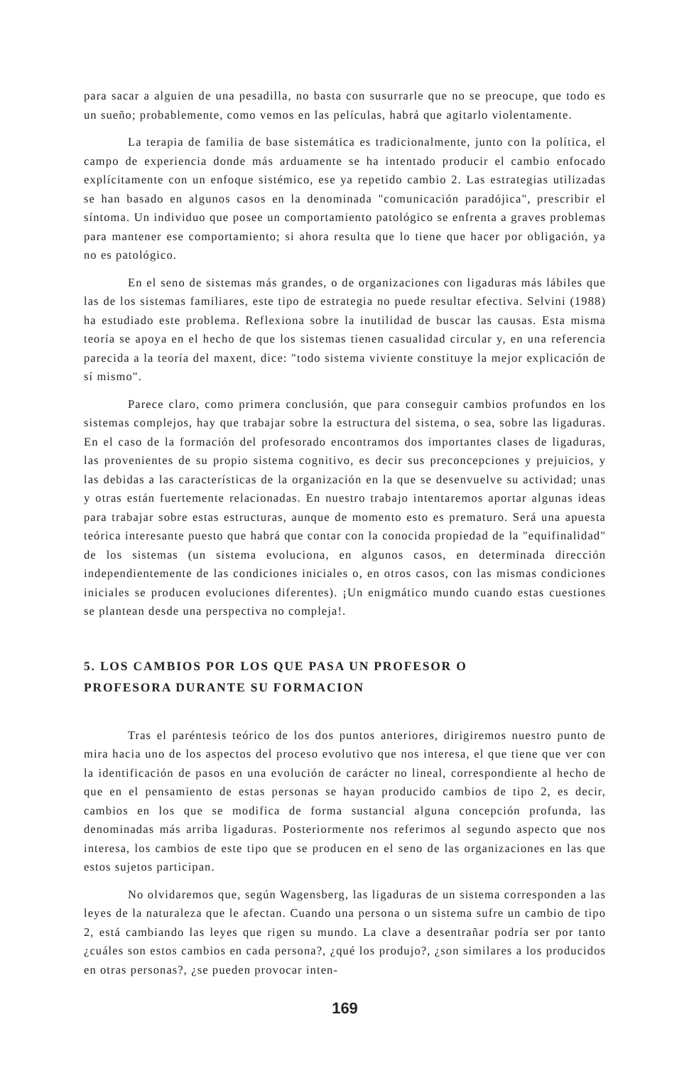para sacar a alguien de una pesadilla, no basta con susurrarle que no se preocupe, que todo es un sueño; probablemente, como vemos en las películas, habrá que agitarlo violentamente.
La terapia de familia de base sistemática es tradicionalmente, junto con la política, el campo de experiencia donde más arduamente se ha intentado producir el cambio enfocado explícitamente con un enfoque sistémico, ese ya repetido cambio 2. Las estrategias utilizadas se han basado en algunos casos en la denominada "comunicación paradójica", prescribir el síntoma. Un individuo que posee un comportamiento patológico se enfrenta a graves problemas para mantener ese comportamiento; si ahora resulta que lo tiene que hacer por obligación, ya no es patológico.
En el seno de sistemas más grandes, o de organizaciones con ligaduras más lábiles que las de los sistemas familiares, este tipo de estrategia no puede resultar efectiva. Selvini (1988) ha estudiado este problema. Reflexiona sobre la inutilidad de buscar las causas. Esta misma teoría se apoya en el hecho de que los sistemas tienen casualidad circular y, en una referencia parecida a la teoría del maxent, dice: "todo sistema viviente constituye la mejor explicación de sí mismo".
Parece claro, como primera conclusión, que para conseguir cambios profundos en los sistemas complejos, hay que trabajar sobre la estructura del sistema, o sea, sobre las ligaduras. En el caso de la formación del profesorado encontramos dos importantes clases de ligaduras, las provenientes de su propio sistema cognitivo, es decir sus preconcepciones y prejuicios, y las debidas a las características de la organización en la que se desenvuelve su actividad; unas y otras están fuertemente relacionadas. En nuestro trabajo intentaremos aportar algunas ideas para trabajar sobre estas estructuras, aunque de momento esto es prematuro. Será una apuesta teórica interesante puesto que habrá que contar con la conocida propiedad de la "equifinalidad" de los sistemas (un sistema evoluciona, en algunos casos, en determinada dirección independientemente de las condiciones iniciales o, en otros casos, con las mismas condiciones iniciales se producen evoluciones diferentes). ¡Un enigmático mundo cuando estas cuestiones se plantean desde una perspectiva no compleja!.
5. LOS CAMBIOS POR LOS QUE PASA UN PROFESOR O
PROFESORA DURANTE SU FORMACION
Tras el paréntesis teórico de los dos puntos anteriores, dirigiremos nuestro punto de mira hacia uno de los aspectos del proceso evolutivo que nos interesa, el que tiene que ver con la identificación de pasos en una evolución de carácter no lineal, correspondiente al hecho de que en el pensamiento de estas personas se hayan producido cambios de tipo 2, es decir, cambios en los que se modifica de forma sustancial alguna concepción profunda, las denominadas más arriba ligaduras. Posteriormente nos referimos al segundo aspecto que nos interesa, los cambios de este tipo que se producen en el seno de las organizaciones en las que estos sujetos participan.
No olvidaremos que, según Wagensberg, las ligaduras de un sistema corresponden a las leyes de la naturaleza que le afectan. Cuando una persona o un sistema sufre un cambio de tipo 2, está cambiando las leyes que rigen su mundo. La clave a desentrañar podría ser por tanto ¿cuáles son estos cambios en cada persona?, ¿qué los produjo?, ¿son similares a los producidos en otras personas?, ¿se pueden provocar inten-
169